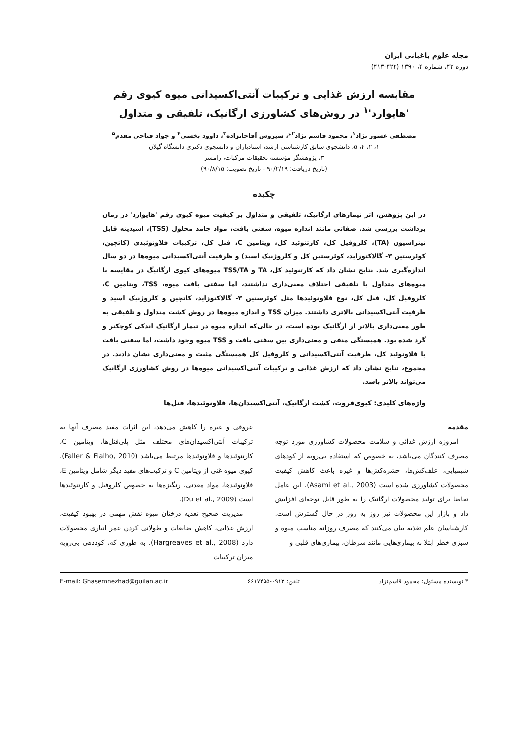مجله علوم باغبانی ایران
دوره ۴۲، شماره ۴، ۱۳۹۰ (۴۲۲-۴۱۳)
مقایسه ارزش غذایی و ترکیبات آنتی‌اکسیدانی میوه کیوی رقم
'هایوارد'<sup>۱</sup> در روش‌های کشاورزی ارگانیک، تلفیقی و متداول
مصطفی عشور نژاد<sup>۱</sup>، محمود قاسم نژاد<sup>۲</sup>*، سیروس آقاجانزاده<sup>۳</sup>، داوود بخشی<sup>۴</sup> و جواد فتاحی مقدم<sup>۵</sup>
۱، ۲، ۴، ۵، دانشجوی سابق کارشناسی ارشد، استادیاران و دانشجوی دکتری دانشگاه گیلان
۳، پژوهشگر مؤسسه تحقیقات مرکبات، رامسر
(تاریخ دریافت: ۹۰/۲/۱۹ - تاریخ تصویب: ۹۰/۸/۱۵)
چکیده
در این پژوهش، اثر تیمارهای ارگانیک، تلفیقی و متداول بر کیفیت میوه کیوی رقم 'هایوارد' در زمان برداشت بررسی شد. صفاتی مانند اندازه میوه، سفتی بافت، مواد جامد محلول (TSS)، اسیدیته قابل تیتراسیون (TA)، کلروفیل کل، کارتنوئید کل، ویتامین C، فنل کل، ترکیبات فلاونوئیدی (کاتچین، کوئرستین ۳- گالاکتوزاید، کوئرستین کل و کلروژنیک اسید) و ظرفیت آنتی‌اکسیدانی میوه‌ها در دو سال اندازه‌گیری شد. نتایج نشان داد که کارتنوئید کل، TA و TSS/TA میوه‌های کیوی ارگانیگ در مقایسه با میوه‌های متداول یا تلفیقی اختلاف معنی‌داری نداشتند، اما سفتی بافت میوه، TSS، ویتامین C، کلروفیل کل، فنل کل، نوع فلاونوئیدها مثل کوئرستین ۳- گالاکتوزاید، کاتچین و کلروژنیک اسید و ظرفیت آنتی‌اکسیدانی بالاتری داشتند. میزان TSS و اندازه میوه‌ها در روش کشت متداول و تلفیقی به طور معنی‌داری بالاتر از ارگانیک بوده است، در حالی‌که اندازه میوه در تیمار ارگانیک اندکی کوچکتر و گرد شده بود. همبستگی منفی و معنی‌داری بین سفتی بافت و TSS میوه وجود داشت، اما سفتی بافت با فلاونوئید کل، ظرفیت آنتی‌اکسیدانی و کلروفیل کل همبستگی مثبت و معنی‌داری نشان دادند. در مجموع، نتایج نشان داد که ارزش غذایی و ترکیبات آنتی‌اکسیدانی میوه‌ها در روش کشاورزی ارگانیک می‌تواند بالاتر باشد.
واژه‌های کلیدی: کیوی‌فروت، کشت ارگانیک، آنتی‌اکسیدان‌ها، فلاونوئیدها، فنل‌ها
مقدمه
امروزه ارزش غذائی و سلامت محصولات کشاورزی مورد توجه مصرف کنندگان می‌باشد، به خصوص که استفاده بی‌رویه از کودهای شیمیایی، علف‌کش‌ها، حشره‌کش‌ها و غیره باعث کاهش کیفیت محصولات کشاورزی شده است (Asami et al., 2003). این عامل تقاضا برای تولید محصولات ارگانیک را به طور قابل توجه‌ای افزایش داد و بازار این محصولات نیز روز به روز در حال گسترش است. کارشناسان علم تغذیه بیان می‌کنند که مصرف روزانه مناسب میوه و سبزی خطر ابتلا به بیماری‌هایی مانند سرطان، بیماری‌های قلبی و
عروقی و غیره را کاهش می‌دهد، این اثرات مفید مصرف آنها به ترکیبات آنتی‌اکسیدان‌های مختلف مثل پلی‌فنل‌ها، ویتامین C، کارتنوئیدها و فلاونوئیدها مرتبط می‌باشد (Faller & Fialho, 2010). کیوی میوه غنی از ویتامین C و ترکیب‌های مفید دیگر شامل ویتامین E، فلاونوئیدها، مواد معدنی، رنگیزه‌ها به خصوص کلروفیل و کارتنوئیدها است (Du et al., 2009).
مدیریت صحیح تغذیه درختان میوه نقش مهمی در بهبود کیفیت، ارزش غذایی، کاهش ضایعات و طولانی کردن عمر انباری محصولات دارد (Hargreaves et al., 2008). به طوری که، کوددهی بی‌رویه میزان ترکیبات
* نویسنده مسئول: محمود قاسم‌نژاد تلفن: ۰۹۱۲-۶۶۱۷۴۵۵ E-mail: Ghasemnezhad@guilan.ac.ir